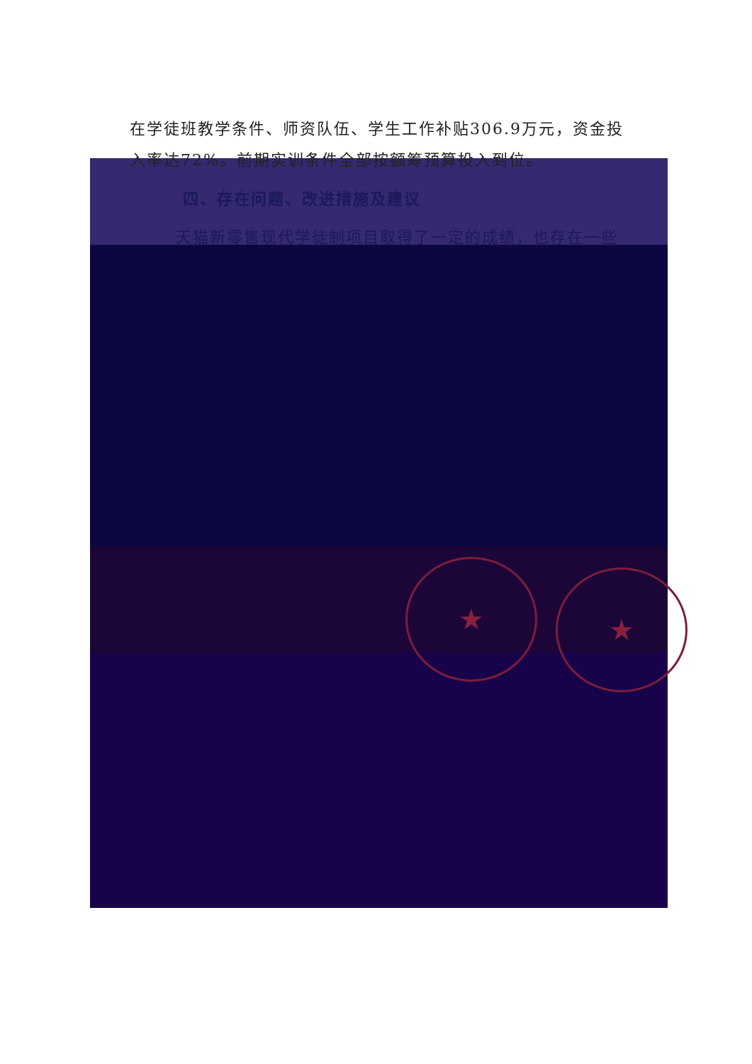在学徒班教学条件、师资队伍、学生工作补贴306.9万元，资金投入率达72%。前期实训条件全部按额筹预算投入到位。
四、存在问题、改进措施及建议
天猫新零售现代学徒制项目取得了一定的成绩，也存在一些
★ ★